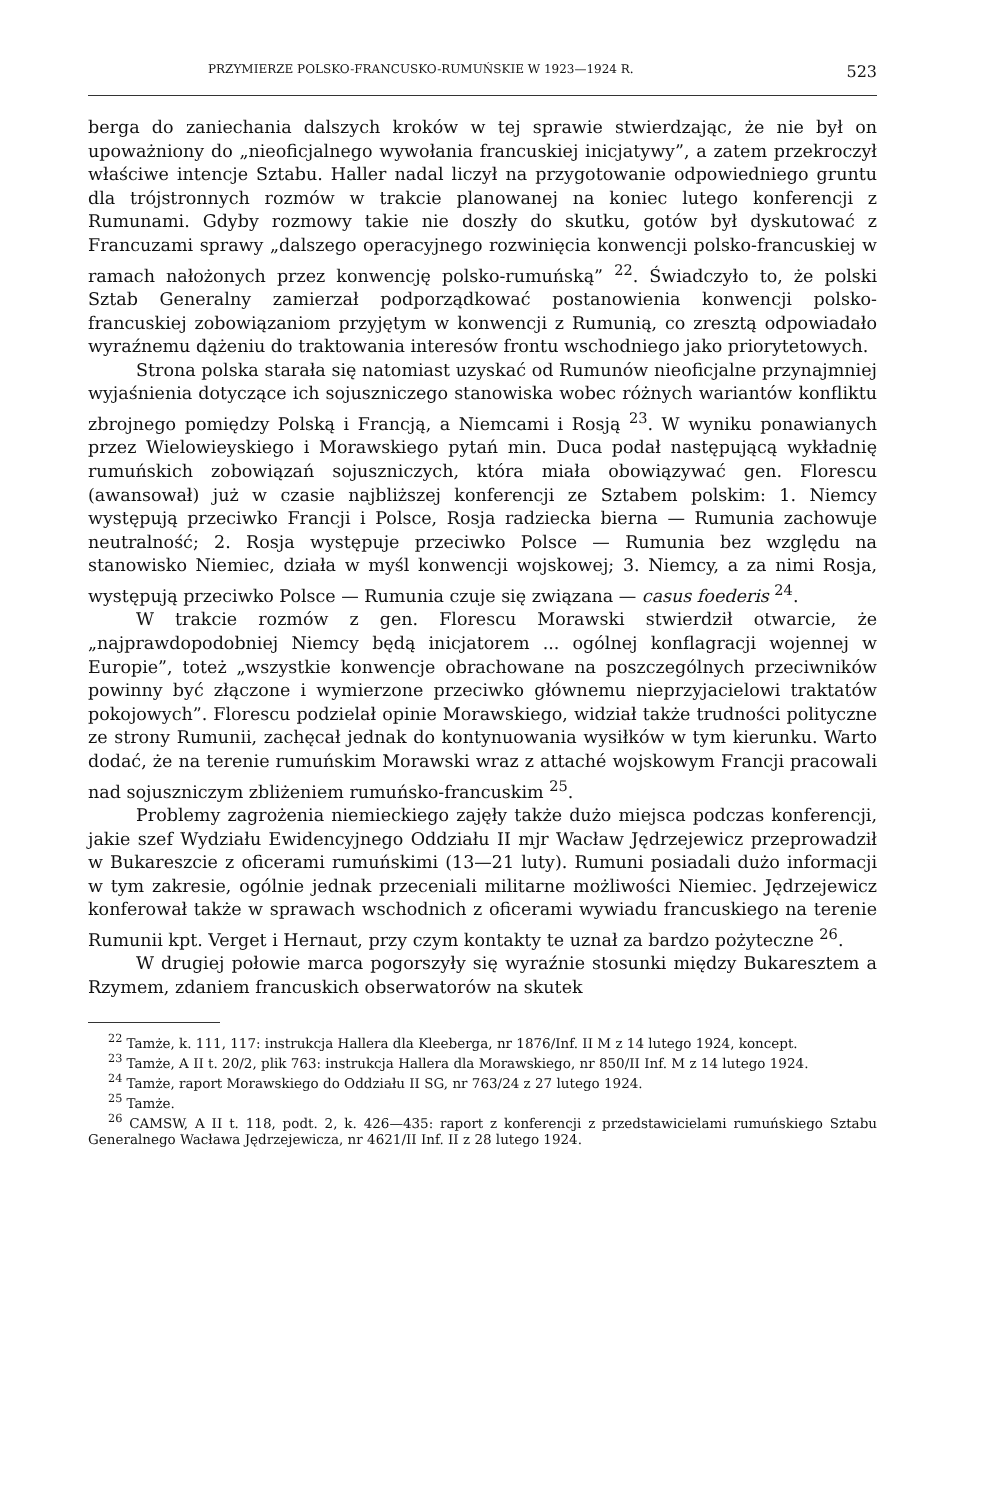PRZYMIERZE POLSKO-FRANCUSKO-RUMUŃSKIE W 1923—1924 R. 523
berga do zaniechania dalszych kroków w tej sprawie stwierdzając, że nie był on upoważniony do „nieoficjalnego wywołania francuskiej inicjatywy”, a zatem przekroczył właściwe intencje Sztabu. Haller nadal liczył na przygotowanie odpowiedniego gruntu dla trójstronnych rozmów w trakcie planowanej na koniec lutego konferencji z Rumunami. Gdyby rozmowy takie nie doszły do skutku, gotów był dyskutować z Francuzami sprawy „dalszego operacyjnego rozwinięcia konwencji polsko-francuskiej w ramach nałożonych przez konwencję polsko-rumuńską” <sup>22</sup>. Świadczyło to, że polski Sztab Generalny zamierzał podporządkować postanowienia konwencji polsko-francuskiej zobowiązaniom przyjętym w konwencji z Rumunią, co zresztą odpowiadało wyraźnemu dążeniu do traktowania interesów frontu wschodniego jako priorytetowych.
Strona polska starała się natomiast uzyskać od Rumunów nieoficjalne przynajmniej wyjaśnienia dotyczące ich sojuszniczego stanowiska wobec różnych wariantów konfliktu zbrojnego pomiędzy Polską i Francją, a Niemcami i Rosją <sup>23</sup>. W wyniku ponawianych przez Wielowieyskiego i Morawskiego pytań min. Duca podał następującą wykładnię rumuńskich zobowiązań sojuszniczych, która miała obowiązywać gen. Florescu (awansował) już w czasie najbliższej konferencji ze Sztabem polskim: 1. Niemcy występują przeciwko Francji i Polsce, Rosja radziecka bierna — Rumunia zachowuje neutralność; 2. Rosja występuje przeciwko Polsce — Rumunia bez względu na stanowisko Niemiec, działa w myśl konwencji wojskowej; 3. Niemcy, a za nimi Rosja, występują przeciwko Polsce — Rumunia czuje się związana — casus foederis <sup>24</sup>.
W trakcie rozmów z gen. Florescu Morawski stwierdził otwarcie, że „najprawdopodobniej Niemcy będą inicjatorem ... ogólnej konflagracji wojennej w Europie”, toteż „wszystkie konwencje obrachowane na poszczególnych przeciwników powinny być złączone i wymierzone przeciwko głównemu nieprzyjacielowi traktatów pokojowych”. Florescu podzielał opinie Morawskiego, widział także trudności polityczne ze strony Rumunii, zachęcał jednak do kontynuowania wysiłków w tym kierunku. Warto dodać, że na terenie rumuńskim Morawski wraz z attaché wojskowym Francji pracowali nad sojuszniczym zbliżeniem rumuńsko-francuskim <sup>25</sup>.
Problemy zagrożenia niemieckiego zajęły także dużo miejsca podczas konferencji, jakie szef Wydziału Ewidencyjnego Oddziału II mjr Wacław Jędrzejewicz przeprowadził w Bukareszcie z oficerami rumuńskimi (13—21 luty). Rumuni posiadali dużo informacji w tym zakresie, ogólnie jednak przeceniali militarne możliwości Niemiec. Jędrzejewicz konferował także w sprawach wschodnich z oficerami wywiadu francuskiego na terenie Rumunii kpt. Verget i Hernaut, przy czym kontakty te uznał za bardzo pożyteczne <sup>26</sup>.
W drugiej połowie marca pogorszyły się wyraźnie stosunki między Bukaresztem a Rzymem, zdaniem francuskich obserwatorów na skutek
<sup>22</sup> Tamże, k. 111, 117: instrukcja Hallera dla Kleeberga, nr 1876/Inf. II M z 14 lutego 1924, koncept.
<sup>23</sup> Tamże, A II t. 20/2, plik 763: instrukcja Hallera dla Morawskiego, nr 850/II Inf. M z 14 lutego 1924.
<sup>24</sup> Tamże, raport Morawskiego do Oddziału II SG, nr 763/24 z 27 lutego 1924.
<sup>25</sup> Tamże.
<sup>26</sup> CAMSW, A II t. 118, podt. 2, k. 426—435: raport z konferencji z przedstawicielami rumuńskiego Sztabu Generalnego Wacława Jędrzejewicza, nr 4621/II Inf. II z 28 lutego 1924.